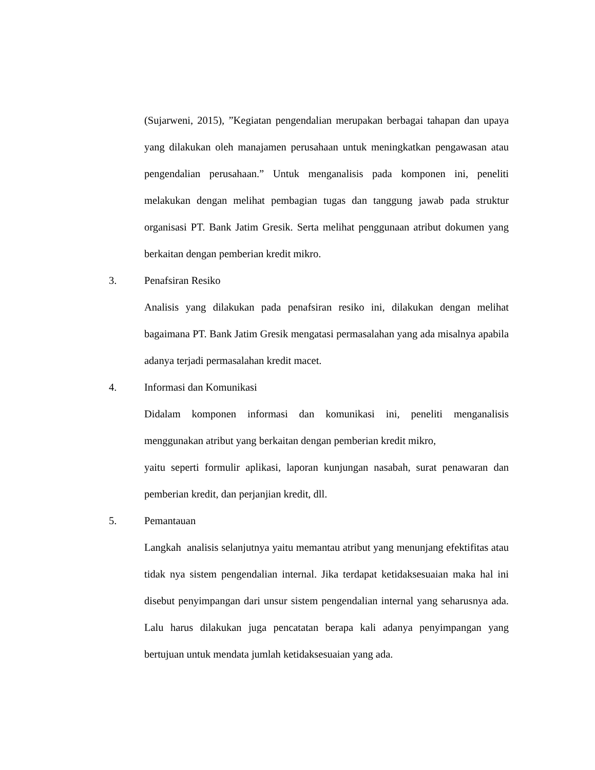(Sujarweni, 2015), ”Kegiatan pengendalian merupakan berbagai tahapan dan upaya yang dilakukan oleh manajamen perusahaan untuk meningkatkan pengawasan atau pengendalian perusahaan.” Untuk menganalisis pada komponen ini, peneliti melakukan dengan melihat pembagian tugas dan tanggung jawab pada struktur organisasi PT. Bank Jatim Gresik. Serta melihat penggunaan atribut dokumen yang berkaitan dengan pemberian kredit mikro.
3. Penafsiran Resiko
Analisis yang dilakukan pada penafsiran resiko ini, dilakukan dengan melihat bagaimana PT. Bank Jatim Gresik mengatasi permasalahan yang ada misalnya apabila adanya terjadi permasalahan kredit macet.
4. Informasi dan Komunikasi
Didalam komponen informasi dan komunikasi ini, peneliti menganalisis menggunakan atribut yang berkaitan dengan pemberian kredit mikro,
yaitu seperti formulir aplikasi, laporan kunjungan nasabah, surat penawaran dan pemberian kredit, dan perjanjian kredit, dll.
5. Pemantauan
Langkah analisis selanjutnya yaitu memantau atribut yang menunjang efektifitas atau tidak nya sistem pengendalian internal. Jika terdapat ketidaksesuaian maka hal ini disebut penyimpangan dari unsur sistem pengendalian internal yang seharusnya ada. Lalu harus dilakukan juga pencatatan berapa kali adanya penyimpangan yang bertujuan untuk mendata jumlah ketidaksesuaian yang ada.